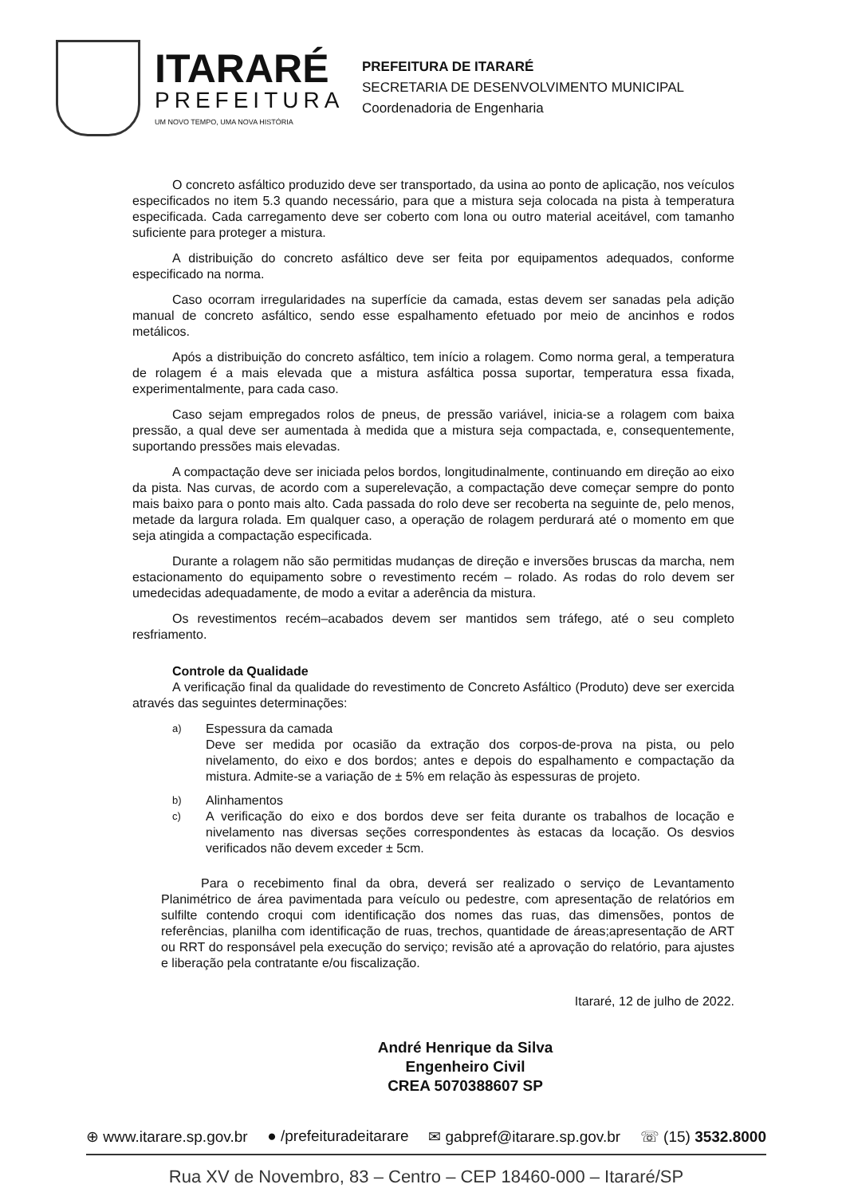ITARARÉ
PREFEITURA
UM NOVO TEMPO, UMA NOVA HISTÓRIA
PREFEITURA DE ITARARÉ
SECRETARIA DE DESENVOLVIMENTO MUNICIPAL
Coordenadoria de Engenharia
O concreto asfáltico produzido deve ser transportado, da usina ao ponto de aplicação, nos veículos especificados no item 5.3 quando necessário, para que a mistura seja colocada na pista à temperatura especificada. Cada carregamento deve ser coberto com lona ou outro material aceitável, com tamanho suficiente para proteger a mistura.
A distribuição do concreto asfáltico deve ser feita por equipamentos adequados, conforme especificado na norma.
Caso ocorram irregularidades na superfície da camada, estas devem ser sanadas pela adição manual de concreto asfáltico, sendo esse espalhamento efetuado por meio de ancinhos e rodos metálicos.
Após a distribuição do concreto asfáltico, tem início a rolagem. Como norma geral, a temperatura de rolagem é a mais elevada que a mistura asfáltica possa suportar, temperatura essa fixada, experimentalmente, para cada caso.
Caso sejam empregados rolos de pneus, de pressão variável, inicia-se a rolagem com baixa pressão, a qual deve ser aumentada à medida que a mistura seja compactada, e, consequentemente, suportando pressões mais elevadas.
A compactação deve ser iniciada pelos bordos, longitudinalmente, continuando em direção ao eixo da pista. Nas curvas, de acordo com a superelevação, a compactação deve começar sempre do ponto mais baixo para o ponto mais alto. Cada passada do rolo deve ser recoberta na seguinte de, pelo menos, metade da largura rolada. Em qualquer caso, a operação de rolagem perdurará até o momento em que seja atingida a compactação especificada.
Durante a rolagem não são permitidas mudanças de direção e inversões bruscas da marcha, nem estacionamento do equipamento sobre o revestimento recém – rolado. As rodas do rolo devem ser umedecidas adequadamente, de modo a evitar a aderência da mistura.
Os revestimentos recém–acabados devem ser mantidos sem tráfego, até o seu completo resfriamento.
Controle da Qualidade
A verificação final da qualidade do revestimento de Concreto Asfáltico (Produto) deve ser exercida através das seguintes determinações:
a)
Espessura da camada
Deve ser medida por ocasião da extração dos corpos-de-prova na pista, ou pelo nivelamento, do eixo e dos bordos; antes e depois do espalhamento e compactação da mistura. Admite-se a variação de ± 5% em relação às espessuras de projeto.
b)
Alinhamentos
c)
A verificação do eixo e dos bordos deve ser feita durante os trabalhos de locação e nivelamento nas diversas seções correspondentes às estacas da locação. Os desvios verificados não devem exceder ± 5cm.
Para o recebimento final da obra, deverá ser realizado o serviço de Levantamento Planimétrico de área pavimentada para veículo ou pedestre, com apresentação de relatórios em sulfilte contendo croqui com identificação dos nomes das ruas, das dimensões, pontos de referências, planilha com identificação de ruas, trechos, quantidade de áreas;apresentação de ART ou RRT do responsável pela execução do serviço; revisão até a aprovação do relatório, para ajustes e liberação pela contratante e/ou fiscalização.
Itararé, 12 de julho de 2022.
André Henrique da Silva
Engenheiro Civil
CREA 5070388607 SP
⊕ www.itarare.sp.gov.br ● /prefeituradeitarare ✉ gabpref@itarare.sp.gov.br ☏ (15) 3532.8000
Rua XV de Novembro, 83 – Centro – CEP 18460-000 – Itararé/SP